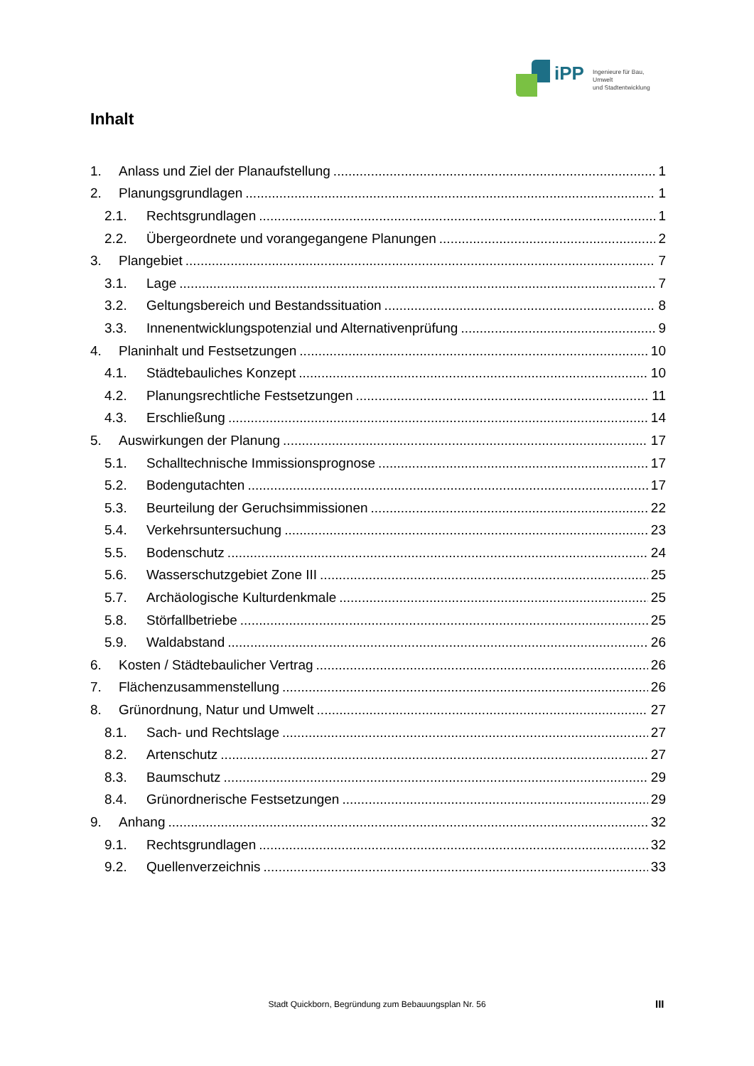iPP
Ingenieure für Bau, Umwelt
und Stadtentwicklung
Inhalt
1. Anlass und Ziel der Planaufstellung 1
2. Planungsgrundlagen 1
2.1. Rechtsgrundlagen 1
2.2. Übergeordnete und vorangegangene Planungen 2
3. Plangebiet 7
3.1. Lage 7
3.2. Geltungsbereich und Bestandssituation 8
3.3. Innenentwicklungspotenzial und Alternativenprüfung 9
4. Planinhalt und Festsetzungen 10
4.1. Städtebauliches Konzept 10
4.2. Planungsrechtliche Festsetzungen 11
4.3. Erschließung 14
5. Auswirkungen der Planung 17
5.1. Schalltechnische Immissionsprognose 17
5.2. Bodengutachten 17
5.3. Beurteilung der Geruchsimmissionen 22
5.4. Verkehrsuntersuchung 23
5.5. Bodenschutz 24
5.6. Wasserschutzgebiet Zone III 25
5.7. Archäologische Kulturdenkmale 25
5.8. Störfallbetriebe 25
5.9. Waldabstand 26
6. Kosten / Städtebaulicher Vertrag 26
7. Flächenzusammenstellung 26
8. Grünordnung, Natur und Umwelt 27
8.1. Sach- und Rechtslage 27
8.2. Artenschutz 27
8.3. Baumschutz 29
8.4. Grünordnerische Festsetzungen 29
9. Anhang 32
9.1. Rechtsgrundlagen 32
9.2. Quellenverzeichnis 33
Stadt Quickborn, Begründung zum Bebauungsplan Nr. 56 III